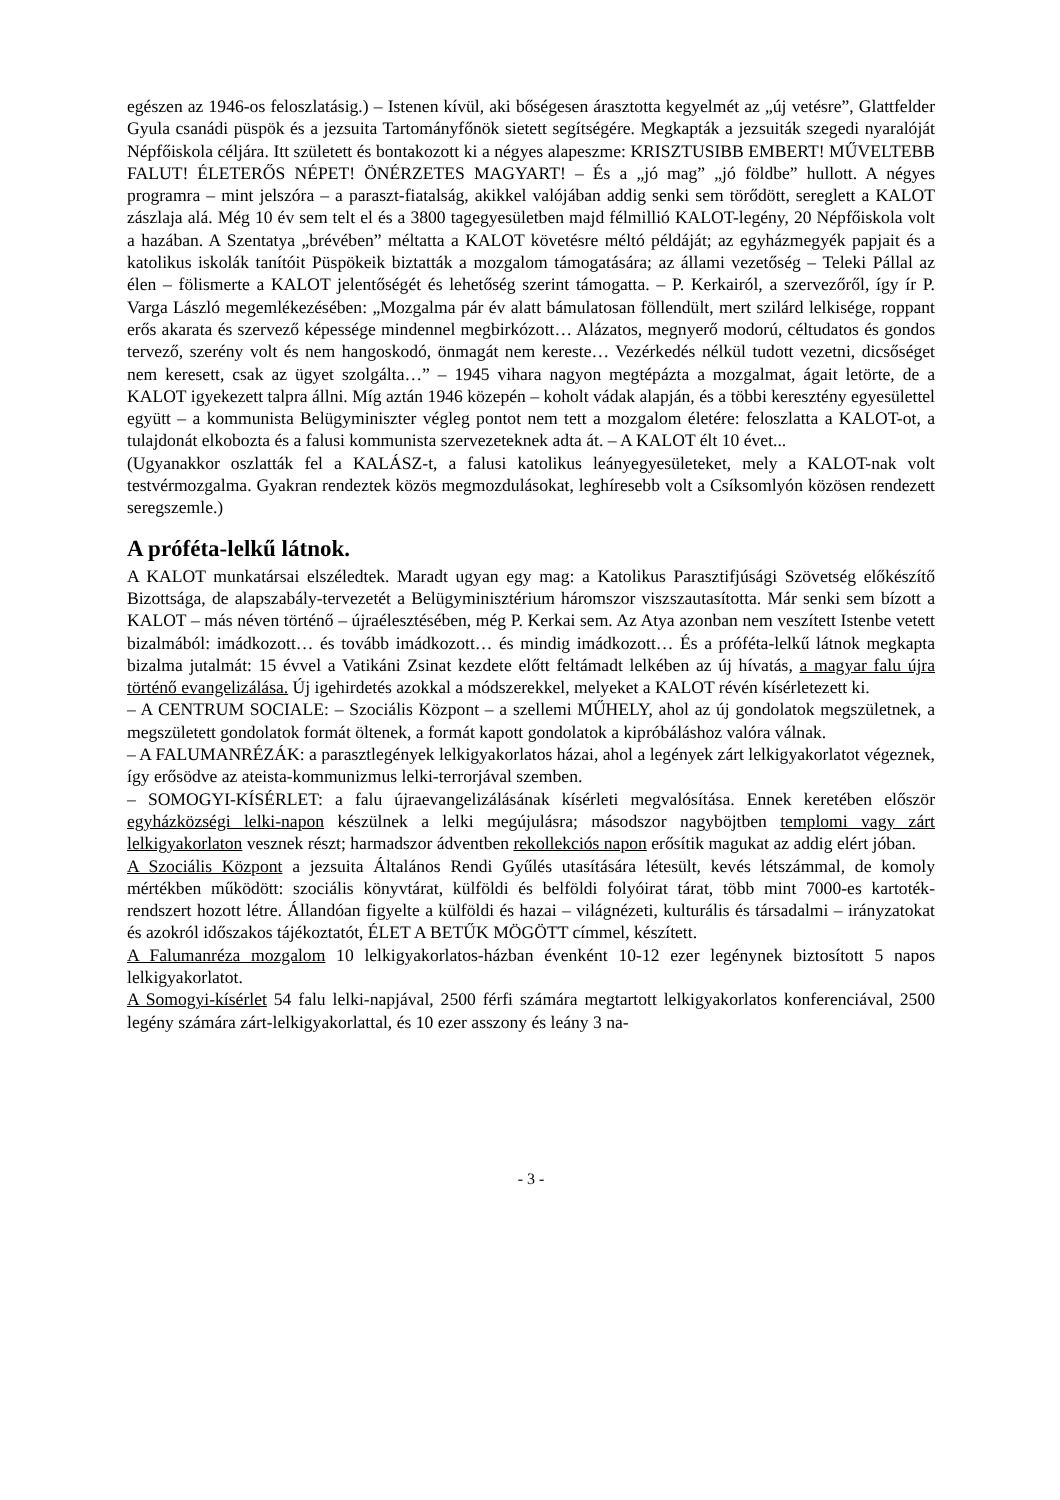egészen az 1946-os feloszlatásig.) – Istenen kívül, aki bőségesen árasztotta kegyelmét az „új vetésre”, Glattfelder Gyula csanádi püspök és a jezsuita Tartományfőnök sietett segítségére. Megkapták a jezsuiták szegedi nyaralóját Népfőiskola céljára. Itt született és bontakozott ki a négyes alapeszme: KRISZTUSIBB EMBERT! MŰVELTEBB FALUT! ÉLETERŐS NÉPET! ÖNÉRZETES MAGYART! – És a „jó mag” „jó földbe” hullott. A négyes program­ra – mint jelszóra – a paraszt-fiatalság, akikkel valójában addig senki sem törődött, sereglett a KALOT zászlaja alá. Még 10 év sem telt el és a 3800 tagegyesületben majd félmillió KALOT-legény, 20 Népfőiskola volt a hazában. A Szentatya „brévében” méltatta a KALOT követésre méltó példáját; az egyházmegyék papjait és a katolikus iskolák tanítóit Püspökeik biztatták a mozgalom támogatására; az állami vezetőség – Teleki Pállal az élen – fölismerte a KALOT jelentőségét és lehetőség szerint támogatta. – P. Kerkairól, a szervezőről, így ír P. Varga László megemlékezésében: „Mozgalma pár év alatt bámulatosan föllendült, mert szi­lárd lelkisége, roppant erős akarata és szervező képessége mindennel megbirkózott… Aláza­tos, megnyerő modorú, céltudatos és gondos tervező, szerény volt és nem hangoskodó, önma­gát nem kereste… Vezérkedés nélkül tudott vezetni, dicsőséget nem keresett, csak az ügyet szolgálta…” – 1945 vihara nagyon megtépázta a mozgalmat, ágait letörte, de a KALOT igye­kezett talpra állni. Míg aztán 1946 közepén – koholt vádak alapján, és a többi keresztény egyesülettel együtt – a kommunista Belügyminiszter végleg pontot nem tett a mozgalom éle­tére: feloszlatta a KALOT-ot, a tulajdonát elkobozta és a falusi kommunista szervezeteknek adta át. – A KALOT élt 10 évet...
(Ugyanakkor oszlatták fel a KALÁSZ-t, a falusi katolikus leányegyesületeket, mely a KALOT-nak volt testvérmozgalma. Gyakran rendeztek közös megmozdulásokat, leghíresebb volt a Csíksomlyón közösen rendezett seregszemle.)
A próféta-lelkű látnok.
A KALOT munkatársai elszéledtek. Maradt ugyan egy mag: a Katolikus Parasztifjúsági Szö­vetség előkészítő Bizottsága, de alapszabály-tervezetét a Belügyminisztérium háromszor visz­szautasította. Már senki sem bízott a KALOT – más néven történő – újraélesztésében, még P. Kerkai sem. Az Atya azonban nem veszített Istenbe vetett bizalmából: imádkozott… és to­vább imádkozott… és mindig imádkozott… És a próféta-lelkű látnok megkapta bizalma ju­talmát: 15 évvel a Vatikáni Zsinat kezdete előtt feltámadt lelkében az új hívatás, a magyar falu újra történő evangelizálása. Új igehirdetés azokkal a módszerekkel, melyeket a KALOT révén kísérletezett ki.
– A CENTRUM SOCIALE: – Szociális Központ – a szellemi MŰHELY, ahol az új gondola­tok megszületnek, a megszületett gondolatok formát öltenek, a formát kapott gondolatok a kipróbáláshoz valóra válnak.
– A FALUMANRÉZÁK: a parasztlegények lelkigyakorlatos házai, ahol a legények zárt lelki­gyakorlatot végeznek, így erősödve az ateista-kommunizmus lelki-terrorjával szemben.
– SOMOGYI-KÍSÉRLET: a falu újraevangelizálásának kísérleti megvalósítása. Ennek kere­tében először egyházközségi lelki-napon készülnek a lelki megújulásra; másodszor nagyböjt­ben templomi vagy zárt lelkigyakorlaton vesznek részt; harmadszor ádventben rekollekciós napon erősítik magukat az addig elért jóban.
A Szociális Központ a jezsuita Általános Rendi Gyűlés utasítására létesült, kevés létszámmal, de komoly mértékben működött: szociális könyvtárat, külföldi és belföldi folyóirat tárat, több mint 7000-es kartoték-rendszert hozott létre. Állandóan figyelte a külföldi és hazai – világné­zeti, kulturális és társadalmi – irányzatokat és azokról időszakos tájékoztatót, ÉLET A BETŰK MÖGÖTT címmel, készített.
A Falumanréza mozgalom 10 lelkigyakorlatos-házban évenként 10-12 ezer legénynek biztosí­tott 5 napos lelkigyakorlatot.
A Somogyi-kísérlet 54 falu lelki-napjával, 2500 férfi számára megtartott lelkigyakorlatos konferenciával, 2500 legény számára zárt-lelkigyakorlattal, és 10 ezer asszony és leány 3 na-
- 3 -